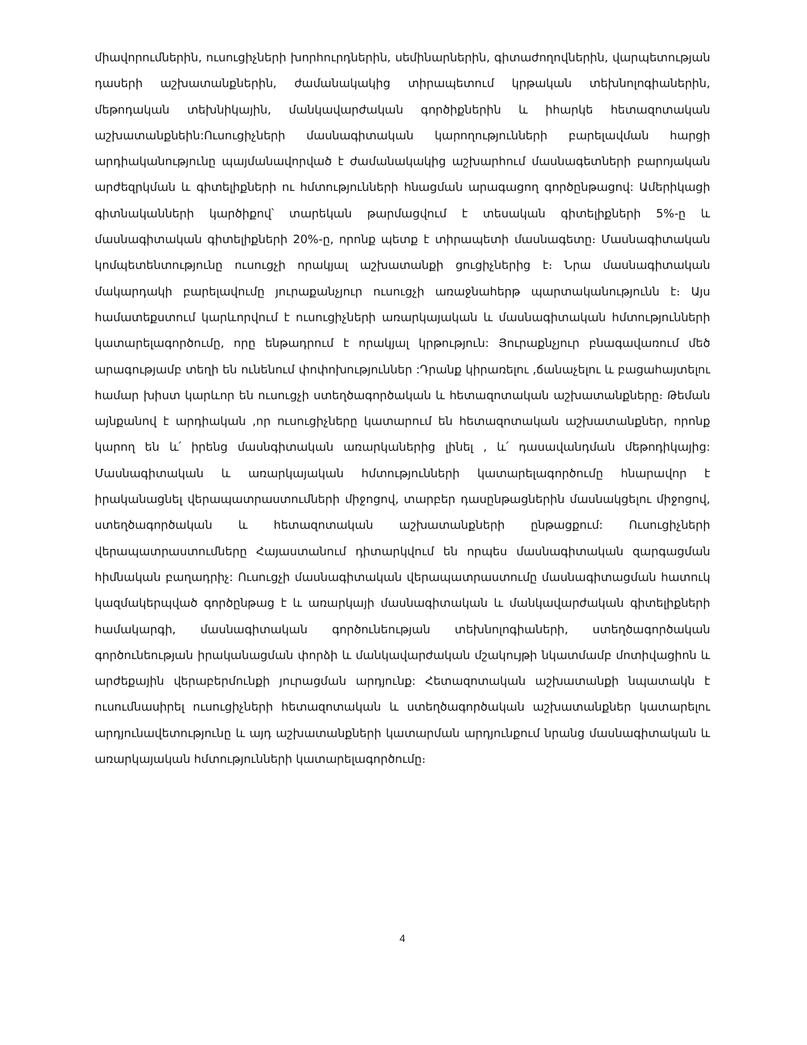միավորումներին, ուսուցիչների խորհուրդներին, սեմինարներին, գիտաժողովներին, վարպետության դասերի աշխատանքներին, ժամանակակից տիրապետում կրթական տեխնոլոգիաներին, մեթոդական տեխնիկային, մանկավարժական գործիքներին և իհարկե հետազոտական աշխատանքնեին:Ուսուցիչների մասնագիտական կարողությունների բարելավման հարցի արդիականությունը պայմանավորված է ժամանակակից աշխարհում մասնագետների բարոյական արժեզրկման և գիտելիքների ու հմտությունների հնացման արագացող գործընթացով: Ամերիկացի գիտնականների կարծիքով՝ տարեկան թարմացվում է տեսական գիտելիքների 5%-ը և մասնագիտական գիտելիքների 20%-ը, որոնք պետք է տիրապետի մասնագետը։ Մասնագիտական կոմպետենտությունը ուսուցչի որակյալ աշխատանքի ցուցիչներից է։ Նրա մասնագիտական մակարդակի բարելավումը յուրաքանչյուր ուսուցչի առաջնահերթ պարտականությունն է։ Այս համատեքստում կարևորվում է ուսուցիչների առարկայական և մասնագիտական հմտությունների կատարելագործումը, որը ենթադրում է որակյալ կրթություն: Յուրաքնչյուր բնագավառում մեծ արագությամբ տեղի են ունենում փոփոխություններ :Դրանք կիրառելու ,ճանաչելու և բացահայտելու համար խիստ կարևոր են ուսուցչի ստեղծագործական և հետազոտական աշխատանքները։ Թեման այնքանով է արդիական ,որ ուսուցիչները կատարում են հետազոտական աշխատանքներ, որոնք կարող են և՛ իրենց մասնգիտական առարկաներից լինել , և՛ դասավանդման մեթոդիկայից: Մասնագիտական և առարկայական հմտությունների կատարելագործումը հնարավոր է իրականացնել վերապատրաստումների միջոցով, տարբեր դասընթացներին մասնակցելու միջոցով, ստեղծագործական և հետազոտական աշխատանքների ընթացքում: Ուսուցիչների վերապատրաստումները Հայաստանում դիտարկվում են որպես մասնագիտական զարգացման հիմնական բաղադրիչ: Ուսուցչի մասնագիտական վերապատրաստումը մասնագիտացման հատուկ կազմակերպված գործընթաց է և առարկայի մասնագիտական և մանկավարժական գիտելիքների համակարգի, մասնագիտական գործունեության տեխնոլոգիաների, ստեղծագործական գործունեության իրականացման փորձի և մանկավարժական մշակույթի նկատմամբ մոտիվացիոն և արժեքային վերաբերմունքի յուրացման արդյունք: Հետազոտական աշխատանքի նպատակն է ուսումնասիրել ուսուցիչների հետազոտական և ստեղծագործական աշխատանքներ կատարելու արդյունավետությունը և այդ աշխատանքների կատարման արդյունքում նրանց մասնագիտական և առարկայական հմտությունների կատարելագործումը։
4